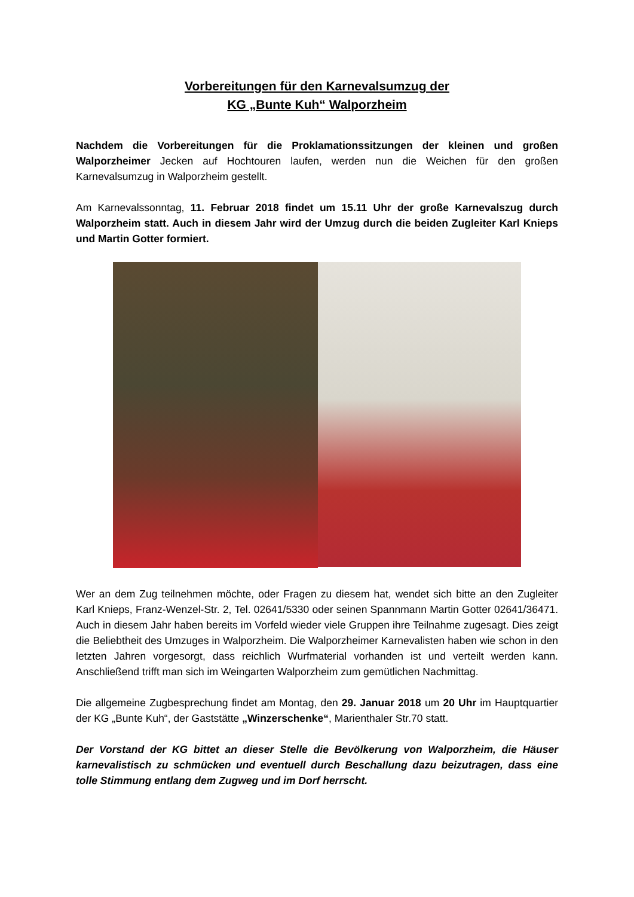Vorbereitungen für den Karnevalsumzug der
KG „Bunte Kuh“ Walporzheim
Nachdem die Vorbereitungen für die Proklamationssitzungen der kleinen und großen Walporzheimer Jecken auf Hochtouren laufen, werden nun die Weichen für den großen Karnevalsumzug in Walporzheim gestellt.
Am Karnevalssonntag, 11. Februar 2018 findet um 15.11 Uhr der große Karnevalszug durch Walporzheim statt. Auch in diesem Jahr wird der Umzug durch die beiden Zugleiter Karl Knieps und Martin Gotter formiert.
Wer an dem Zug teilnehmen möchte, oder Fragen zu diesem hat, wendet sich bitte an den Zugleiter Karl Knieps, Franz-Wenzel-Str. 2, Tel. 02641/5330 oder seinen Spannmann Martin Gotter 02641/36471. Auch in diesem Jahr haben bereits im Vorfeld wieder viele Gruppen ihre Teilnahme zugesagt. Dies zeigt die Beliebtheit des Umzuges in Walporzheim. Die Walporzheimer Karnevalisten haben wie schon in den letzten Jahren vorgesorgt, dass reichlich Wurfmaterial vorhanden ist und verteilt werden kann. Anschließend trifft man sich im Weingarten Walporzheim zum gemütlichen Nachmittag.
Die allgemeine Zugbesprechung findet am Montag, den 29. Januar 2018 um 20 Uhr im Hauptquartier der KG „Bunte Kuh“, der Gaststätte „Winzerschenke“, Marienthaler Str.70 statt.
Der Vorstand der KG bittet an dieser Stelle die Bevölkerung von Walporzheim, die Häuser karnevalistisch zu schmücken und eventuell durch Beschallung dazu beizutragen, dass eine tolle Stimmung entlang dem Zugweg und im Dorf herrscht.